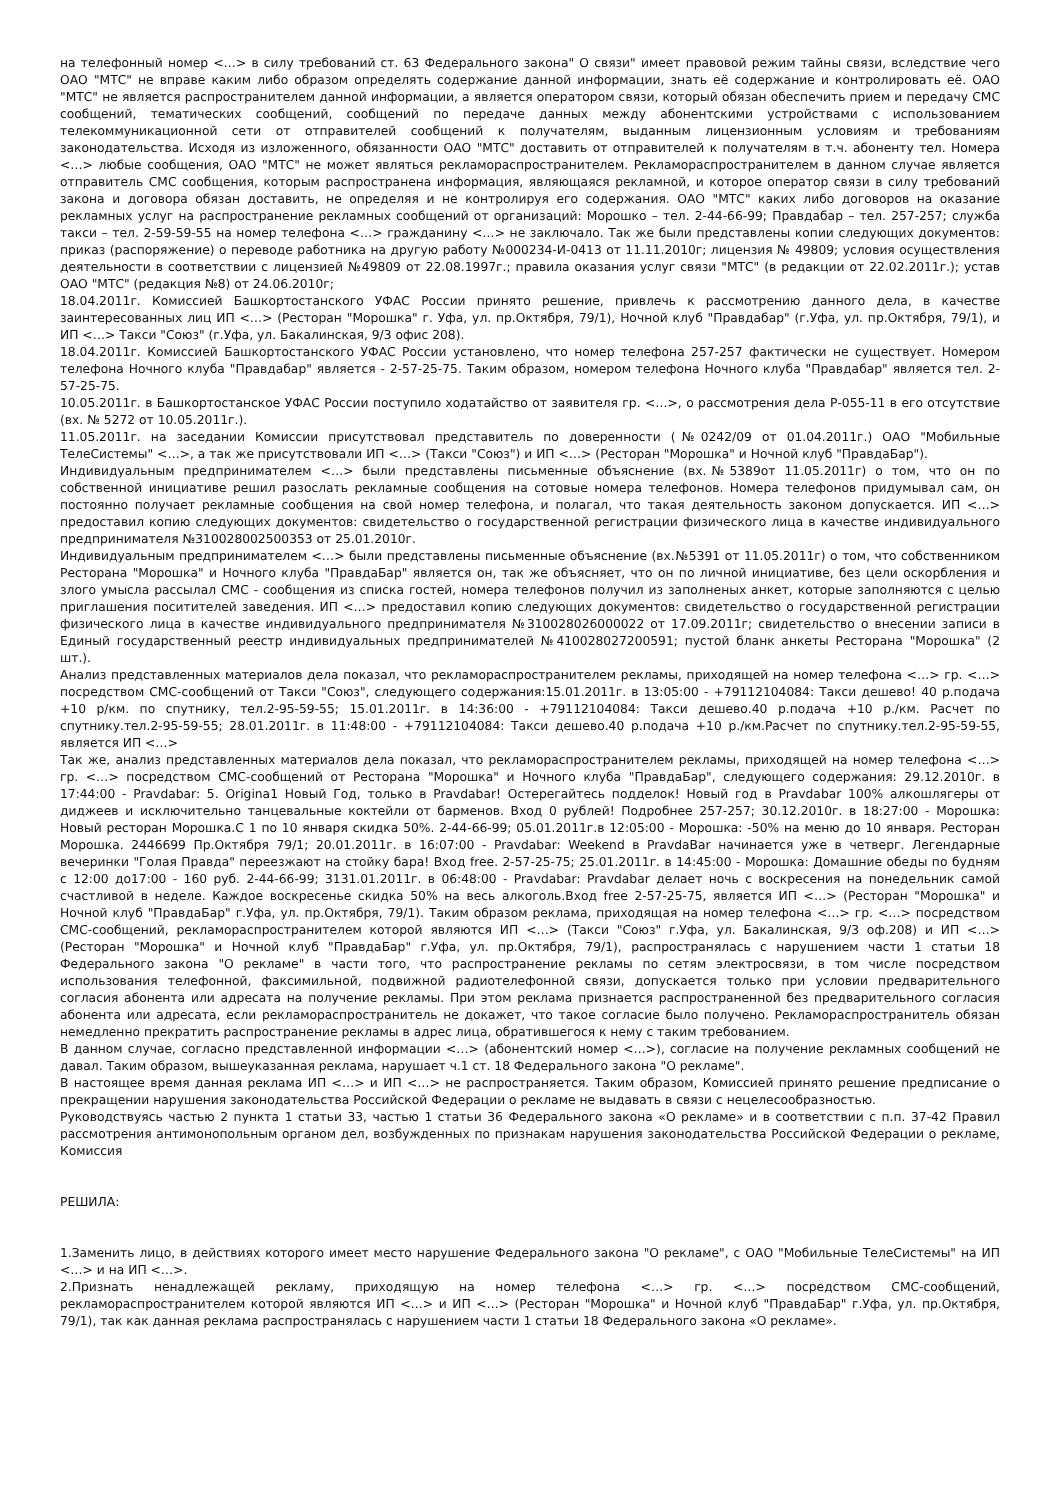на телефонный номер <…> в силу требований ст. 63 Федерального закона" О связи" имеет правовой режим тайны связи, вследствие чего ОАО "МТС" не вправе каким либо образом определять содержание данной информации, знать её содержание и контролировать её. ОАО "МТС" не является распространителем данной информации, а является оператором связи, который обязан обеспечить прием и передачу СМС сообщений, тематических сообщений, сообщений по передаче данных между абонентскими устройствами с использованием телекоммуникационной сети от отправителей сообщений к получателям, выданным лицензионным условиям и требованиям законодательства. Исходя из изложенного, обязанности ОАО "МТС" доставить от отправителей к получателям в т.ч. абоненту тел. Номера <…> любые сообщения, ОАО "МТС" не может являться рекламораспространителем. Рекламораспространителем в данном случае является отправитель СМС сообщения, которым распространена информация, являющаяся рекламной, и которое оператор связи в силу требований закона и договора обязан доставить, не определяя и не контролируя его содержания. ОАО "МТС" каких либо договоров на оказание рекламных услуг на распространение рекламных сообщений от организаций: Морошко – тел. 2-44-66-99; Правдабар – тел. 257-257; служба такси – тел. 2-59-59-55 на номер телефона <…> гражданину <…> не заключало. Так же были представлены копии следующих документов: приказ (распоряжение) о переводе работника на другую работу №000234-И-0413 от 11.11.2010г; лицензия № 49809; условия осуществления деятельности в соответствии с лицензией №49809 от 22.08.1997г.; правила оказания услуг связи "МТС" (в редакции от 22.02.2011г.); устав ОАО "МТС" (редакция №8) от 24.06.2010г;
18.04.2011г. Комиссией Башкортостанского УФАС России принято решение, привлечь к рассмотрению данного дела, в качестве заинтересованных лиц ИП <…> (Ресторан "Морошка" г. Уфа, ул. пр.Октября, 79/1), Ночной клуб "Правдабар" (г.Уфа, ул. пр.Октября, 79/1), и ИП <…> Такси "Союз" (г.Уфа, ул. Бакалинская, 9/3 офис 208).
18.04.2011г. Комиссией Башкортостанского УФАС России установлено, что номер телефона 257-257 фактически не существует. Номером телефона Ночного клуба "Правдабар" является - 2-57-25-75. Таким образом, номером телефона Ночного клуба "Правдабар" является тел. 2-57-25-75.
10.05.2011г. в Башкортостанское УФАС России поступило ходатайство от заявителя гр. <…>, о рассмотрения дела Р-055-11 в его отсутствие (вх. № 5272 от 10.05.2011г.).
11.05.2011г. на заседании Комиссии присутствовал представитель по доверенности (№0242/09 от 01.04.2011г.) ОАО "Мобильные ТелеСистемы" <…>, а так же присутствовали ИП <…> (Такси "Союз") и ИП <…> (Ресторан "Морошка" и Ночной клуб "ПравдаБар").
Индивидуальным предпринимателем <…> были представлены письменные объяснение (вх.№5389от 11.05.2011г) о том, что он по собственной инициативе решил разослать рекламные сообщения на сотовые номера телефонов. Номера телефонов придумывал сам, он постоянно получает рекламные сообщения на свой номер телефона, и полагал, что такая деятельность законом допускается. ИП <…> предоставил копию следующих документов: свидетельство о государственной регистрации физического лица в качестве индивидуального предпринимателя №310028002500353 от 25.01.2010г.
Индивидуальным предпринимателем <…> были представлены письменные объяснение (вх.№5391 от 11.05.2011г) о том, что собственником Ресторана "Морошка" и Ночного клуба "ПравдаБар" является он, так же объясняет, что он по личной инициативе, без цели оскорбления и злого умысла рассылал СМС - сообщения из списка гостей, номера телефонов получил из заполненых анкет, которые заполняются с целью приглашения поситителей заведения. ИП <…> предоставил копию следующих документов: свидетельство о государственной регистрации физического лица в качестве индивидуального предпринимателя №310028026000022 от 17.09.2011г; свидетельство о внесении записи в Единый государственный реестр индивидуальных предпринимателей №410028027200591; пустой бланк анкеты Ресторана "Морошка" (2 шт.).
Анализ представленных материалов дела показал, что рекламораспространителем рекламы, приходящей на номер телефона <…> гр. <…> посредством СМС-сообщений от Такси "Союз", следующего содержания:15.01.2011г. в 13:05:00 - +79112104084: Такси дешево! 40 р.подача +10 р/км. по спутнику, тел.2-95-59-55; 15.01.2011г. в 14:36:00 - +79112104084: Такси дешево.40 р.подача +10 р./км. Расчет по спутнику.тел.2-95-59-55; 28.01.2011г. в 11:48:00 - +79112104084: Такси дешево.40 р.подача +10 р./км.Расчет по спутнику.тел.2-95-59-55, является ИП <…>
Так же, анализ представленных материалов дела показал, что рекламораспространителем рекламы, приходящей на номер телефона <…> гр. <…> посредством СМС-сообщений от Ресторана "Морошка" и Ночного клуба "ПравдаБар", следующего содержания: 29.12.2010г. в 17:44:00 - Pravdabar: 5. Origina1 Новый Год, только в Pravdabar! Остерегайтесь подделок! Новый год в Pravdabar 100% алкошлягеры от диджеев и исключительно танцевальные коктейли от барменов. Вход 0 рублей! Подробнее 257-257; 30.12.2010г. в 18:27:00 - Морошка: Новый ресторан Морошка.С 1 по 10 января скидка 50%. 2-44-66-99; 05.01.2011г.в 12:05:00 - Морошка: -50% на меню до 10 января. Ресторан Морошка. 2446699 Пр.Октября 79/1; 20.01.2011г. в 16:07:00 - Pravdabar: Weekend в PravdaBar начинается уже в четверг. Легендарные вечеринки "Голая Правда" переезжают на стойку бара! Вход free. 2-57-25-75; 25.01.2011г. в 14:45:00 - Морошка: Домашние обеды по будням с 12:00 до17:00 - 160 руб. 2-44-66-99; 3131.01.2011г. в 06:48:00 - Pravdabar: Pravdabar делает ночь с воскресения на понедельник самой счастливой в неделе. Каждое воскресенье скидка 50% на весь алкоголь.Вход free 2-57-25-75, является ИП <…> (Ресторан "Морошка" и Ночной клуб "ПравдаБар" г.Уфа, ул. пр.Октября, 79/1). Таким образом реклама, приходящая на номер телефона <…> гр. <…> посредством СМС-сообщений, рекламораспространителем которой являются ИП <…> (Такси "Союз" г.Уфа, ул. Бакалинская, 9/3 оф.208) и ИП <…> (Ресторан "Морошка" и Ночной клуб "ПравдаБар" г.Уфа, ул. пр.Октября, 79/1), распространялась с нарушением части 1 статьи 18 Федерального закона "О рекламе" в части того, что распространение рекламы по сетям электросвязи, в том числе посредством использования телефонной, факсимильной, подвижной радиотелефонной связи, допускается только при условии предварительного согласия абонента или адресата на получение рекламы. При этом реклама признается распространенной без предварительного согласия абонента или адресата, если рекламораспространитель не докажет, что такое согласие было получено. Рекламораспространитель обязан немедленно прекратить распространение рекламы в адрес лица, обратившегося к нему с таким требованием.
В данном случае, согласно представленной информации <…> (абонентский номер <…>), согласие на получение рекламных сообщений не давал. Таким образом, вышеуказанная реклама, нарушает ч.1 ст. 18 Федерального закона "О рекламе".
В настоящее время данная реклама ИП <…> и ИП <…> не распространяется. Таким образом, Комиссией принято решение предписание о прекращении нарушения законодательства Российской Федерации о рекламе не выдавать в связи с нецелесообразностью.
Руководствуясь частью 2 пункта 1 статьи 33, частью 1 статьи 36 Федерального закона «О рекламе» и в соответствии с п.п. 37-42 Правил рассмотрения антимонопольным органом дел, возбужденных по признакам нарушения законодательства Российской Федерации о рекламе, Комиссия
РЕШИЛА:
1.Заменить лицо, в действиях которого имеет место нарушение Федерального закона "О рекламе", с ОАО "Мобильные ТелеСистемы" на ИП <…> и на ИП <…>.
2.Признать ненадлежащей рекламу, приходящую на номер телефона <…> гр. <…> посредством СМС-сообщений, рекламораспространителем которой являются ИП <…> и ИП <…> (Ресторан "Морошка" и Ночной клуб "ПравдаБар" г.Уфа, ул. пр.Октября, 79/1), так как данная реклама распространялась с нарушением части 1 статьи 18 Федерального закона «О рекламе».